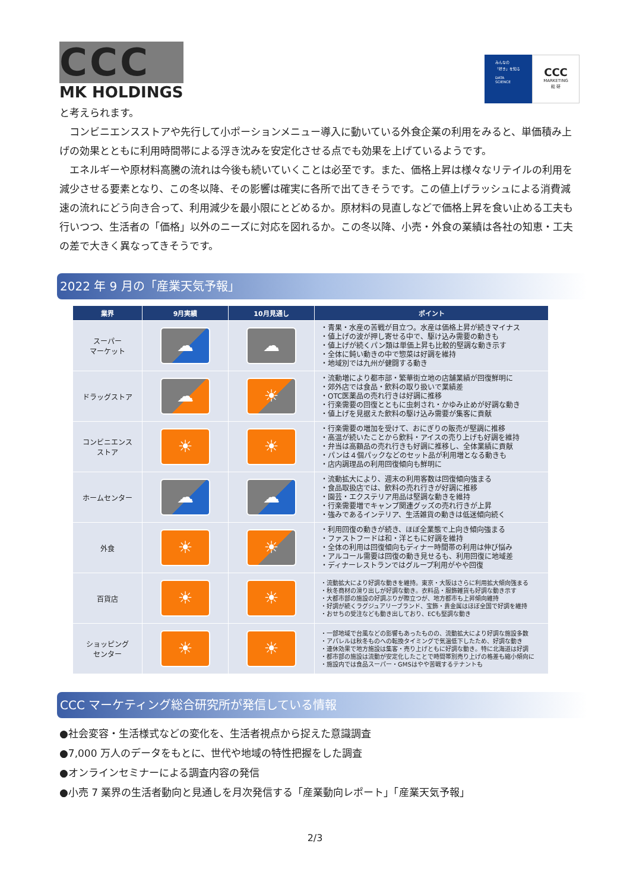CCC
MK HOLDINGS
みんなの
「好き」を知る
DATA
SCIENCE
CCC
MARKETING
総 研
と考えられます。
　コンビニエンスストアや先行して小ポーションメニュー導入に動いている外食企業の利用をみると、単価積み上げの効果とともに利用時間帯による浮き沈みを安定化させる点でも効果を上げているようです。
　エネルギーや原材料高騰の流れは今後も続いていくことは必至です。また、価格上昇は様々なリテイルの利用を減少させる要素となり、この冬以降、その影響は確実に各所で出てきそうです。この値上げラッシュによる消費減速の流れにどう向き合って、利用減少を最小限にとどめるか。原材料の見直しなどで価格上昇を食い止める工夫も行いつつ、生活者の「価格」以外のニーズに対応を図れるか。この冬以降、小売・外食の業績は各社の知恵・工夫の差で大きく異なってきそうです。
2022 年 9 月の「産業天気予報」
| 業界 | 9月実績 | 10月見通し | ポイント |
| --- | --- | --- | --- |
| スーパー マーケット | ☁ | ☁ | ・青果・水産の苦戦が目立つ。水産は価格上昇が続きマイナス ・値上げの波が押し寄せる中で、駆け込み需要の動きも ・値上げが続くパン類は単価上昇も比較的堅調な動き示す ・全体に鈍い動きの中で惣菜は好調を維持 ・地域別では九州が健闘する動き |
| ドラッグストア | ☁ | ☀ | ・流動増により都市部・繁華街立地の店舗業績が回復鮮明に ・郊外店では食品・飲料の取り扱いで業績差 ・OTC医薬品の売れ行きは好調に推移 ・行楽需要の回復とともに虫刺され・かゆみ止めが好調な動き ・値上げを見据えた飲料の駆け込み需要が集客に貢献 |
| コンビニエンス ストア | ☀ | ☀ | ・行楽需要の増加を受けて、おにぎりの販売が堅調に推移 ・高温が続いたことから飲料・アイスの売り上げも好調を維持 ・弁当は高額品の売れ行きも好調に推移し、全体業績に貢献 ・パンは４個パックなどのセット品が利用増となる動きも ・店内調理品の利用回復傾向も鮮明に |
| ホームセンター | ☁ | ☁ | ・流動拡大により、週末の利用客数は回復傾向強まる ・食品取扱店では、飲料の売れ行きが好調に推移 ・園芸・エクステリア用品は堅調な動きを維持 ・行楽需要増でキャンプ関連グッズの売れ行きが上昇 ・強みであるインテリア、生活雑貨の動きは低迷傾向続く |
| 外食 | ☀ | ☀ | ・利用回復の動きが続き、ほぼ全業態で上向き傾向強まる ・ファストフードは和・洋ともに好調を維持 ・全体の利用は回復傾向もディナー時間帯の利用は伸び悩み ・アルコール需要は回復の動き見せるも、利用回復に地域差 ・ディナーレストランではグループ利用がやや回復 |
| 百貨店 | ☀ | ☀ | ・流動拡大により好調な動きを維持。東京・大阪はさらに利用拡大傾向強まる ・秋冬商材の滑り出しが好調な動き。衣料品・服飾雑貨も好調な動き示す ・大都市部の施設の好調ぶりが際立つが、地方都市も上昇傾向維持 ・好調が続くラグジュアリーブランド、宝飾・貴金属はほぼ全国で好調を維持 ・おせちの受注なども動き出しており、ECも堅調な動き |
| ショッピング センター | ☀ | ☀ | ・一部地域で台風などの影響もあったものの、流動拡大により好調な施設多数 ・アパレルは秋冬ものへの転換タイミングで気温低下したため、好調な動き ・連休効果で地方施設は集客・売り上げともに好調な動き。特に北海道は好調 ・都市部の施設は流動が安定化したことで時間帯別売り上げの格差も縮小傾向に ・施設内では食品スーパー・GMSはやや苦戦するテナントも |
CCC マーケティング総合研究所が発信している情報
●社会変容・生活様式などの変化を、生活者視点から捉えた意識調査
●7,000 万人のデータをもとに、世代や地域の特性把握をした調査
●オンラインセミナーによる調査内容の発信
●小売 7 業界の生活者動向と見通しを月次発信する「産業動向レポート」「産業天気予報」
2/3